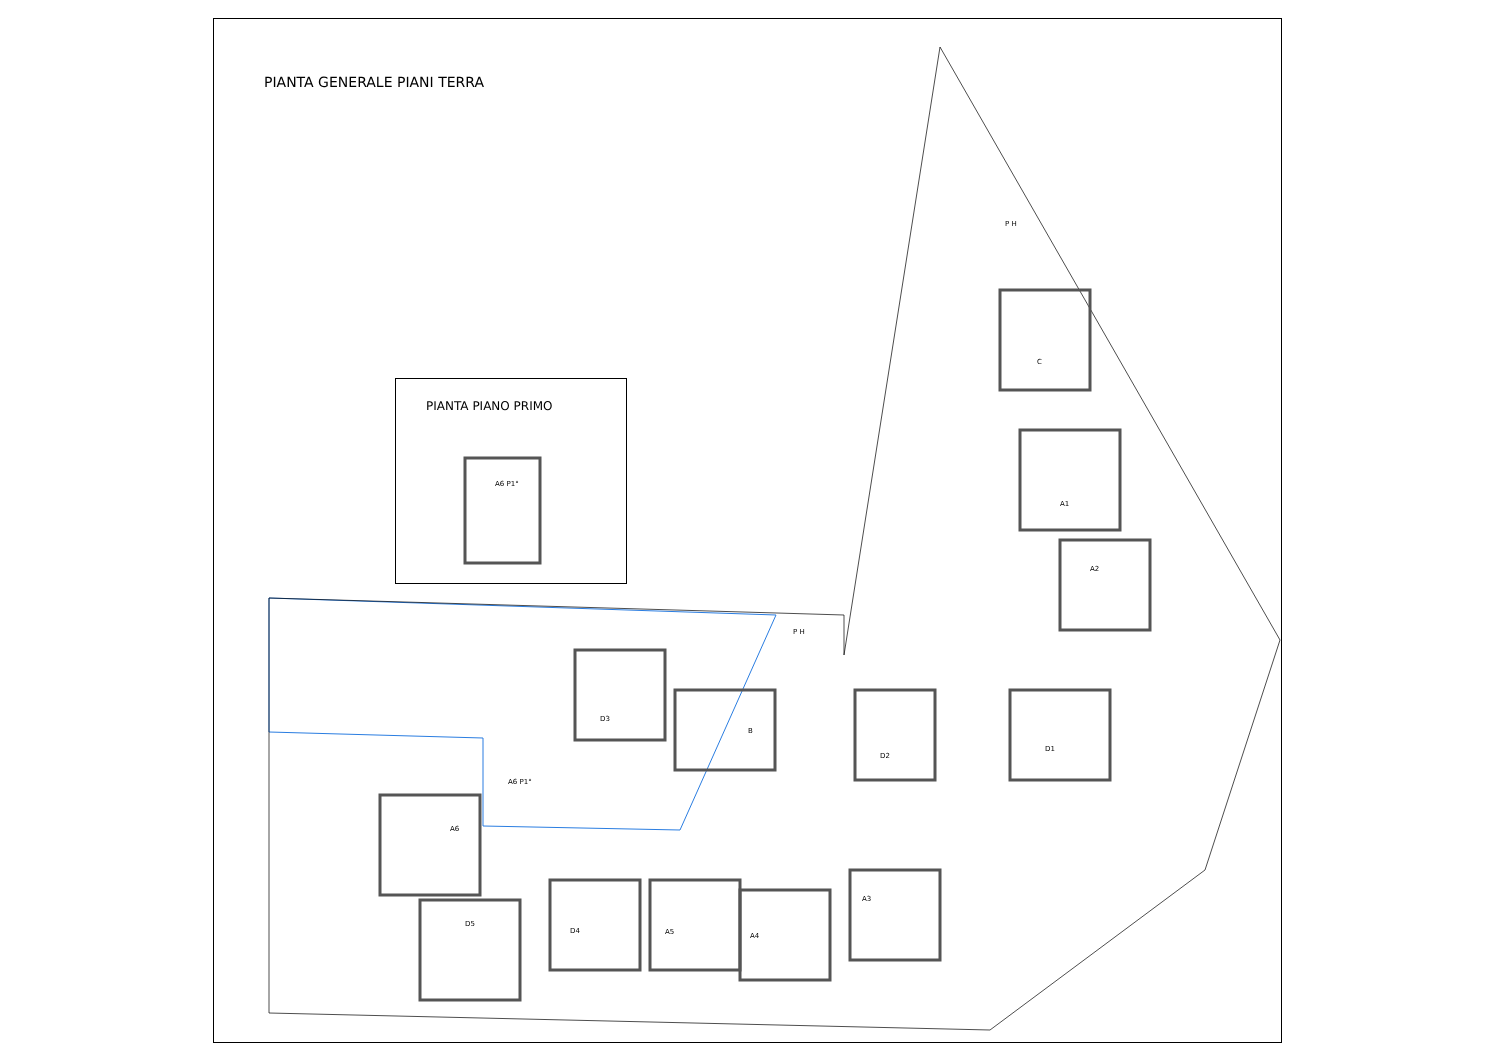PIANTA GENERALE PIANI TERRA
PIANTA PIANO PRIMO
A6 P1°
P H
P H
A6 P1°
C
A1
A2
D3
B
D2
D1
A6
D5
D4 A5 A4
A3